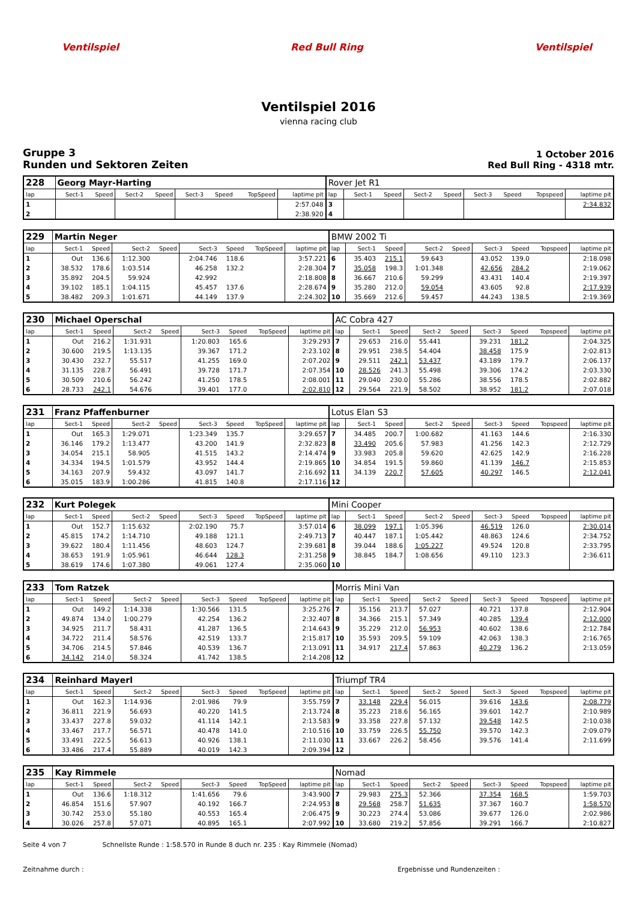Ventilspiel Red Bull Ring Ventilspiel
Ventilspiel 2016
vienna racing club
Gruppe 3
Runden und Sektoren Zeiten
1 October 2016
Red Bull Ring - 4318 mtr.
| 228 | Georg Mayr-Harting | | | | | | | | Rover Jet R1 | | | | | | | | |
| lap | Sect-1 | Speed | Sect-2 | Speed | Sect-3 | Speed | TopSpeed | laptime pit | lap | Sect-1 | Speed | Sect-2 | Speed | Sect-3 | Speed | Topspeed | laptime pit |
| 1 | | | | | | | | 2:57.048 | 3 | | | | | | | | 2:34.832 |
| 2 | | | | | | | | 2:38.920 | 4 | | | | | | | | |
| 229 | Martin Neger | | | | | | | | BMW 2002 Ti | | | | | | | | |
| lap | Sect-1 | Speed | Sect-2 | Speed | Sect-3 | Speed | TopSpeed | laptime pit | lap | Sect-1 | Speed | Sect-2 | Speed | Sect-3 | Speed | Topspeed | laptime pit |
| 1 | Out | 136.6 | 1:12.300 | | 2:04.746 | 118.6 | | 3:57.221 | 6 | 35.403 | 215.1 | 59.643 | | 43.052 | 139.0 | | 2:18.098 |
| 2 | 38.532 | 178.6 | 1:03.514 | | 46.258 | 132.2 | | 2:28.304 | 7 | 35.058 | 198.3 | 1:01.348 | | 42.656 | 284.2 | | 2:19.062 |
| 3 | 35.892 | 204.5 | 59.924 | | 42.992 | | | 2:18.808 | 8 | 36.667 | 210.6 | 59.299 | | 43.431 | 140.4 | | 2:19.397 |
| 4 | 39.102 | 185.1 | 1:04.115 | | 45.457 | 137.6 | | 2:28.674 | 9 | 35.280 | 212.0 | 59.054 | | 43.605 | 92.8 | | 2:17.939 |
| 5 | 38.482 | 209.3 | 1:01.671 | | 44.149 | 137.9 | | 2:24.302 | 10 | 35.669 | 212.6 | 59.457 | | 44.243 | 138.5 | | 2:19.369 |
| 230 | Michael Operschal | | | | | | | | AC Cobra 427 | | | | | | | | |
| lap | Sect-1 | Speed | Sect-2 | Speed | Sect-3 | Speed | TopSpeed | laptime pit | lap | Sect-1 | Speed | Sect-2 | Speed | Sect-3 | Speed | Topspeed | laptime pit |
| 1 | Out | 216.2 | 1:31.931 | | 1:20.803 | 165.6 | | 3:29.293 | 7 | 29.653 | 216.0 | 55.441 | | 39.231 | 181.2 | | 2:04.325 |
| 2 | 30.600 | 219.5 | 1:13.135 | | 39.367 | 171.2 | | 2:23.102 | 8 | 29.951 | 238.5 | 54.404 | | 38.458 | 175.9 | | 2:02.813 |
| 3 | 30.430 | 232.7 | 55.517 | | 41.255 | 169.0 | | 2:07.202 | 9 | 29.511 | 242.1 | 53.437 | | 43.189 | 179.7 | | 2:06.137 |
| 4 | 31.135 | 228.7 | 56.491 | | 39.728 | 171.7 | | 2:07.354 | 10 | 28.526 | 241.3 | 55.498 | | 39.306 | 174.2 | | 2:03.330 |
| 5 | 30.509 | 210.6 | 56.242 | | 41.250 | 178.5 | | 2:08.001 | 11 | 29.040 | 230.0 | 55.286 | | 38.556 | 178.5 | | 2:02.882 |
| 6 | 28.733 | 242.1 | 54.676 | | 39.401 | 177.0 | | 2:02.810 | 12 | 29.564 | 221.9 | 58.502 | | 38.952 | 181.2 | | 2:07.018 |
| 231 | Franz Pfaffenburner | | | | | | | | Lotus Elan S3 | | | | | | | | |
| lap | Sect-1 | Speed | Sect-2 | Speed | Sect-3 | Speed | TopSpeed | laptime pit | lap | Sect-1 | Speed | Sect-2 | Speed | Sect-3 | Speed | Topspeed | laptime pit |
| 1 | Out | 165.3 | 1:29.071 | | 1:23.349 | 135.7 | | 3:29.657 | 7 | 34.485 | 200.7 | 1:00.682 | | 41.163 | 144.6 | | 2:16.330 |
| 2 | 36.146 | 179.2 | 1:13.477 | | 43.200 | 141.9 | | 2:32.823 | 8 | 33.490 | 205.6 | 57.983 | | 41.256 | 142.3 | | 2:12.729 |
| 3 | 34.054 | 215.1 | 58.905 | | 41.515 | 143.2 | | 2:14.474 | 9 | 33.983 | 205.8 | 59.620 | | 42.625 | 142.9 | | 2:16.228 |
| 4 | 34.334 | 194.5 | 1:01.579 | | 43.952 | 144.4 | | 2:19.865 | 10 | 34.854 | 191.5 | 59.860 | | 41.139 | 146.7 | | 2:15.853 |
| 5 | 34.163 | 207.9 | 59.432 | | 43.097 | 141.7 | | 2:16.692 | 11 | 34.139 | 220.7 | 57.605 | | 40.297 | 146.5 | | 2:12.041 |
| 6 | 35.015 | 183.9 | 1:00.286 | | 41.815 | 140.8 | | 2:17.116 | 12 | | | | | | | | |
| 232 | Kurt Polegek | | | | | | | | Mini Cooper | | | | | | | | |
| lap | Sect-1 | Speed | Sect-2 | Speed | Sect-3 | Speed | TopSpeed | laptime pit | lap | Sect-1 | Speed | Sect-2 | Speed | Sect-3 | Speed | Topspeed | laptime pit |
| 1 | Out | 152.7 | 1:15.632 | | 2:02.190 | 75.7 | | 3:57.014 | 6 | 38.099 | 197.1 | 1:05.396 | | 46.519 | 126.0 | | 2:30.014 |
| 2 | 45.815 | 174.2 | 1:14.710 | | 49.188 | 121.1 | | 2:49.713 | 7 | 40.447 | 187.1 | 1:05.442 | | 48.863 | 124.6 | | 2:34.752 |
| 3 | 39.622 | 180.4 | 1:11.456 | | 48.603 | 124.7 | | 2:39.681 | 8 | 39.044 | 188.6 | 1:05.227 | | 49.524 | 120.8 | | 2:33.795 |
| 4 | 38.653 | 191.9 | 1:05.961 | | 46.644 | 128.3 | | 2:31.258 | 9 | 38.845 | 184.7 | 1:08.656 | | 49.110 | 123.3 | | 2:36.611 |
| 5 | 38.619 | 174.6 | 1:07.380 | | 49.061 | 127.4 | | 2:35.060 | 10 | | | | | | | | |
| 233 | Tom Ratzek | | | | | | | | Morris Mini Van | | | | | | | | |
| lap | Sect-1 | Speed | Sect-2 | Speed | Sect-3 | Speed | TopSpeed | laptime pit | lap | Sect-1 | Speed | Sect-2 | Speed | Sect-3 | Speed | Topspeed | laptime pit |
| 1 | Out | 149.2 | 1:14.338 | | 1:30.566 | 131.5 | | 3:25.276 | 7 | 35.156 | 213.7 | 57.027 | | 40.721 | 137.8 | | 2:12.904 |
| 2 | 49.874 | 134.0 | 1:00.279 | | 42.254 | 136.2 | | 2:32.407 | 8 | 34.366 | 215.1 | 57.349 | | 40.285 | 139.4 | | 2:12.000 |
| 3 | 34.925 | 211.7 | 58.431 | | 41.287 | 136.5 | | 2:14.643 | 9 | 35.229 | 212.0 | 56.953 | | 40.602 | 138.6 | | 2:12.784 |
| 4 | 34.722 | 211.4 | 58.576 | | 42.519 | 133.7 | | 2:15.817 | 10 | 35.593 | 209.5 | 59.109 | | 42.063 | 138.3 | | 2:16.765 |
| 5 | 34.706 | 214.5 | 57.846 | | 40.539 | 136.7 | | 2:13.091 | 11 | 34.917 | 217.4 | 57.863 | | 40.279 | 136.2 | | 2:13.059 |
| 6 | 34.142 | 214.0 | 58.324 | | 41.742 | 138.5 | | 2:14.208 | 12 | | | | | | | | |
| 234 | Reinhard Mayerl | | | | | | | | Triumpf TR4 | | | | | | | | |
| lap | Sect-1 | Speed | Sect-2 | Speed | Sect-3 | Speed | TopSpeed | laptime pit | lap | Sect-1 | Speed | Sect-2 | Speed | Sect-3 | Speed | Topspeed | laptime pit |
| 1 | Out | 162.3 | 1:14.936 | | 2:01.986 | 79.9 | | 3:55.759 | 7 | 33.148 | 229.4 | 56.015 | | 39.616 | 143.6 | | 2:08.779 |
| 2 | 36.811 | 221.9 | 56.693 | | 40.220 | 141.5 | | 2:13.724 | 8 | 35.223 | 218.6 | 56.165 | | 39.601 | 142.7 | | 2:10.989 |
| 3 | 33.437 | 227.8 | 59.032 | | 41.114 | 142.1 | | 2:13.583 | 9 | 33.358 | 227.8 | 57.132 | | 39.548 | 142.5 | | 2:10.038 |
| 4 | 33.467 | 217.7 | 56.571 | | 40.478 | 141.0 | | 2:10.516 | 10 | 33.759 | 226.5 | 55.750 | | 39.570 | 142.3 | | 2:09.079 |
| 5 | 33.491 | 222.5 | 56.613 | | 40.926 | 138.1 | | 2:11.030 | 11 | 33.667 | 226.2 | 58.456 | | 39.576 | 141.4 | | 2:11.699 |
| 6 | 33.486 | 217.4 | 55.889 | | 40.019 | 142.3 | | 2:09.394 | 12 | | | | | | | | |
| 235 | Kay Rimmele | | | | | | | | Nomad | | | | | | | | |
| lap | Sect-1 | Speed | Sect-2 | Speed | Sect-3 | Speed | TopSpeed | laptime pit | lap | Sect-1 | Speed | Sect-2 | Speed | Sect-3 | Speed | Topspeed | laptime pit |
| 1 | Out | 136.6 | 1:18.312 | | 1:41.656 | 79.6 | | 3:43.900 | 7 | 29.983 | 275.3 | 52.366 | | 37.354 | 168.5 | | 1:59.703 |
| 2 | 46.854 | 151.6 | 57.907 | | 40.192 | 166.7 | | 2:24.953 | 8 | 29.568 | 258.7 | 51.635 | | 37.367 | 160.7 | | 1:58.570 |
| 3 | 30.742 | 253.0 | 55.180 | | 40.553 | 165.4 | | 2:06.475 | 9 | 30.223 | 274.4 | 53.086 | | 39.677 | 126.0 | | 2:02.986 |
| 4 | 30.026 | 257.8 | 57.071 | | 40.895 | 165.1 | | 2:07.992 | 10 | 33.680 | 219.2 | 57.856 | | 39.291 | 166.7 | | 2:10.827 |
Seite 4 von 7 Schnellste Runde : 1:58.570 in Runde 8 duch nr. 235 : Kay Rimmele (Nomad)
Zeitnahme durch : Ergebnisse und Rundenzeiten :